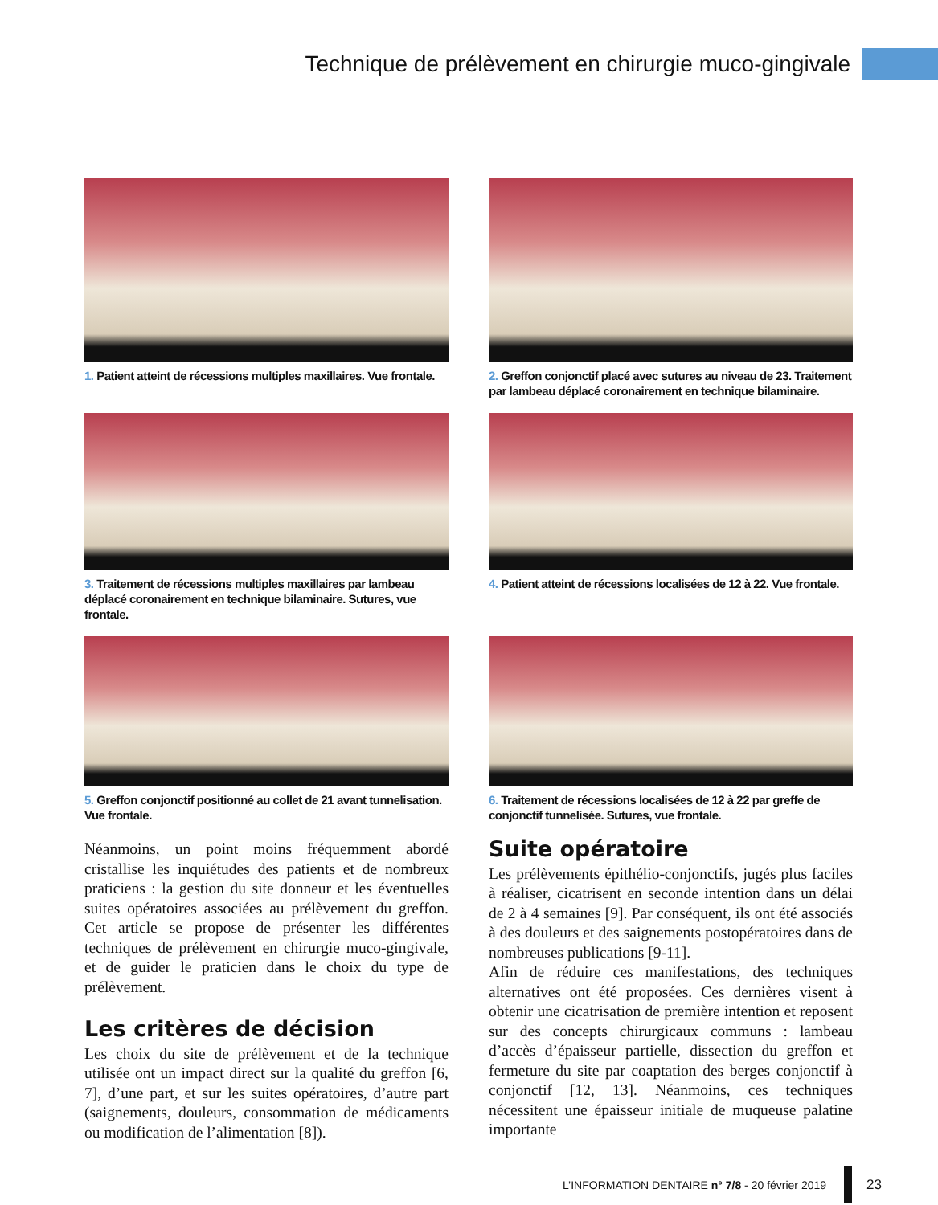Technique de prélèvement en chirurgie muco-gingivale
1. Patient atteint de récessions multiples maxillaires. Vue frontale.
2. Greffon conjonctif placé avec sutures au niveau de 23. Traitement par lambeau déplacé coronairement en technique bilaminaire.
3. Traitement de récessions multiples maxillaires par lambeau déplacé coronairement en technique bilaminaire. Sutures, vue frontale.
4. Patient atteint de récessions localisées de 12 à 22. Vue frontale.
5. Greffon conjonctif positionné au collet de 21 avant tunnelisation. Vue frontale.
6. Traitement de récessions localisées de 12 à 22 par greffe de conjonctif tunnelisée. Sutures, vue frontale.
Néanmoins, un point moins fréquemment abordé cristallise les inquiétudes des patients et de nombreux praticiens : la gestion du site donneur et les éventuelles suites opératoires associées au prélèvement du greffon. Cet article se propose de présenter les différentes techniques de prélèvement en chirurgie muco-gingivale, et de guider le praticien dans le choix du type de prélèvement.
Les critères de décision
Les choix du site de prélèvement et de la technique utilisée ont un impact direct sur la qualité du greffon [6, 7], d’une part, et sur les suites opératoires, d’autre part (saignements, douleurs, consommation de médicaments ou modification de l’alimentation [8]).
Suite opératoire
Les prélèvements épithélio-conjonctifs, jugés plus faciles à réaliser, cicatrisent en seconde intention dans un délai de 2 à 4 semaines [9]. Par conséquent, ils ont été associés à des douleurs et des saignements postopératoires dans de nombreuses publications [9-11].
Afin de réduire ces manifestations, des techniques alternatives ont été proposées. Ces dernières visent à obtenir une cicatrisation de première intention et reposent sur des concepts chirurgicaux communs : lambeau d’accès d’épaisseur partielle, dissection du greffon et fermeture du site par coaptation des berges conjonctif à conjonctif [12, 13]. Néanmoins, ces techniques nécessitent une épaisseur initiale de muqueuse palatine importante
L’INFORMATION DENTAIRE n° 7/8 - 20 février 2019
23